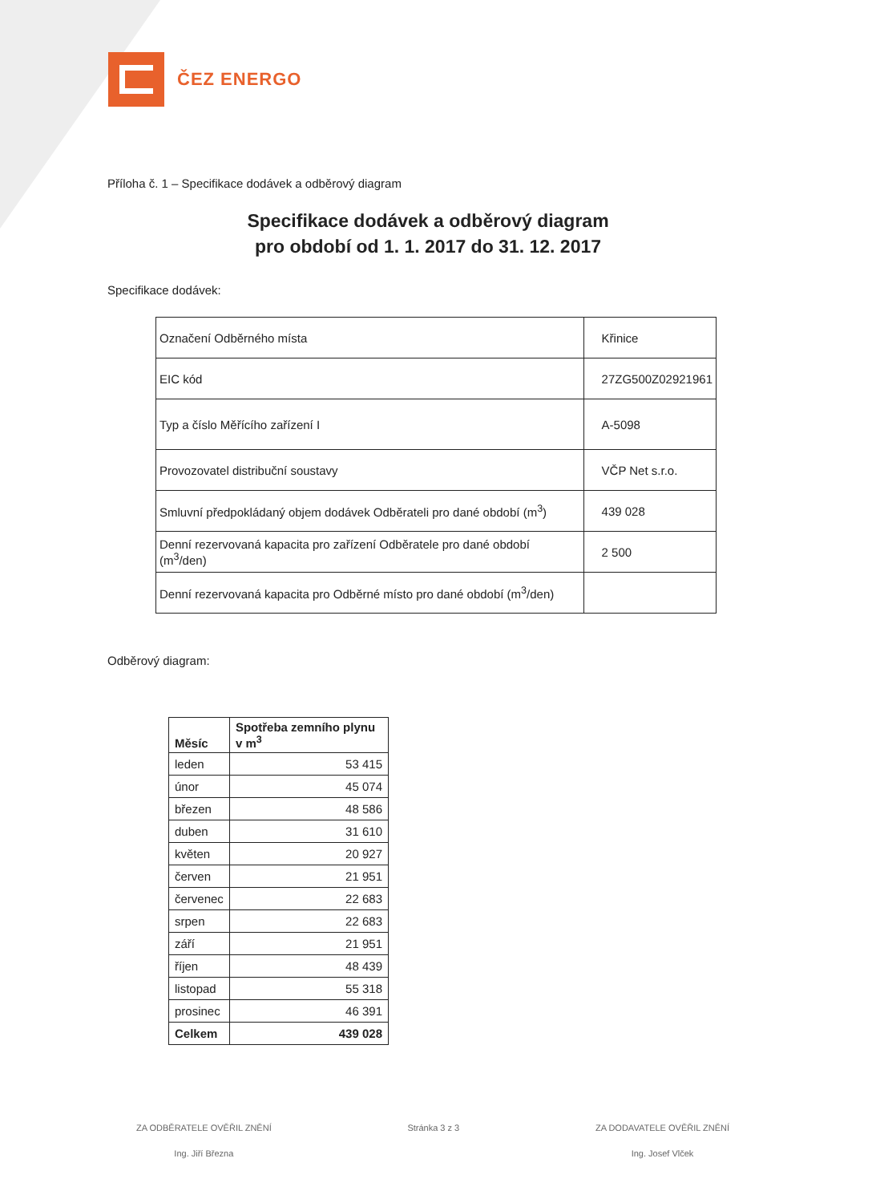ČEZ ENERGO
Příloha č. 1 – Specifikace dodávek a odběrový diagram
Specifikace dodávek a odběrový diagram
pro období od 1. 1. 2017 do 31. 12. 2017
Specifikace dodávek:
| Označení Odběrného místa | Křinice |
| EIC kód | 27ZG500Z02921961 |
| Typ a číslo Měřícího zařízení I | A-5098 |
| Provozovatel distribuční soustavy | VČP Net s.r.o. |
| Smluvní předpokládaný objem dodávek Odběrateli pro dané období (m<sup>3</sup>) | 439 028 |
| Denní rezervovaná kapacita pro zařízení Odběratele pro dané období (m<sup>3</sup>/den) | 2 500 |
| Denní rezervovaná kapacita pro Odběrné místo pro dané období (m<sup>3</sup>/den) | |
Odběrový diagram:
| Měsíc | Spotřeba zemního plynu v m<sup>3</sup> |
| --- | --- |
| leden | 53 415 |
| únor | 45 074 |
| březen | 48 586 |
| duben | 31 610 |
| květen | 20 927 |
| červen | 21 951 |
| červenec | 22 683 |
| srpen | 22 683 |
| září | 21 951 |
| říjen | 48 439 |
| listopad | 55 318 |
| prosinec | 46 391 |
| Celkem | 439 028 |
ZA ODBĚRATELE OVĚŘIL ZNĚNÍ
Ing. Jiří Března
Stránka 3 z 3 ZA DODAVATELE OVĚŘIL ZNĚNÍ
Ing. Josef Vlček